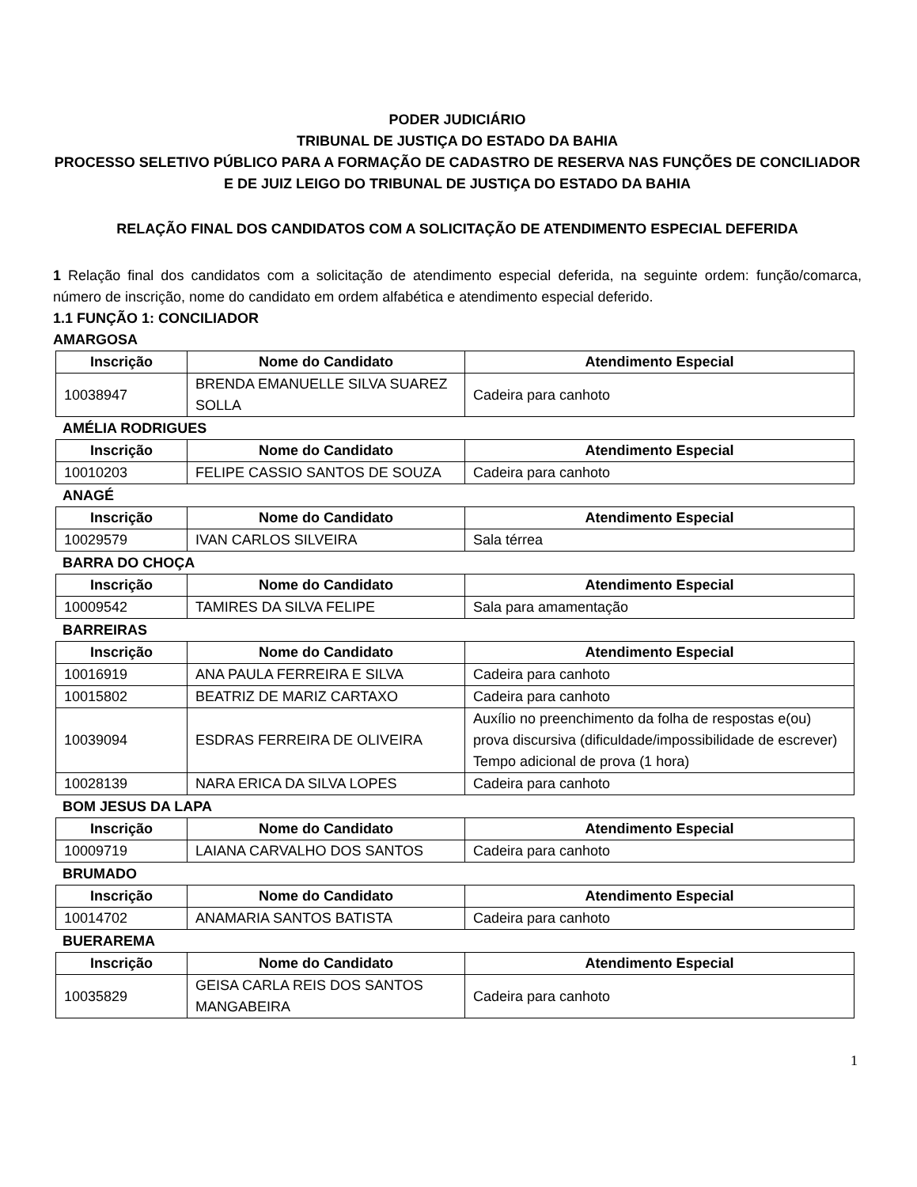PODER JUDICIÁRIO
TRIBUNAL DE JUSTIÇA DO ESTADO DA BAHIA
PROCESSO SELETIVO PÚBLICO PARA A FORMAÇÃO DE CADASTRO DE RESERVA NAS FUNÇÕES DE CONCILIADOR E DE JUIZ LEIGO DO TRIBUNAL DE JUSTIÇA DO ESTADO DA BAHIA
RELAÇÃO FINAL DOS CANDIDATOS COM A SOLICITAÇÃO DE ATENDIMENTO ESPECIAL DEFERIDA
1 Relação final dos candidatos com a solicitação de atendimento especial deferida, na seguinte ordem: função/comarca, número de inscrição, nome do candidato em ordem alfabética e atendimento especial deferido.
1.1 FUNÇÃO 1: CONCILIADOR
AMARGOSA
| Inscrição | Nome do Candidato | Atendimento Especial |
| --- | --- | --- |
| 10038947 | BRENDA EMANUELLE SILVA SUAREZ SOLLA | Cadeira para canhoto |
AMÉLIA RODRIGUES
| Inscrição | Nome do Candidato | Atendimento Especial |
| --- | --- | --- |
| 10010203 | FELIPE CASSIO SANTOS DE SOUZA | Cadeira para canhoto |
ANAGÉ
| Inscrição | Nome do Candidato | Atendimento Especial |
| --- | --- | --- |
| 10029579 | IVAN CARLOS SILVEIRA | Sala térrea |
BARRA DO CHOÇA
| Inscrição | Nome do Candidato | Atendimento Especial |
| --- | --- | --- |
| 10009542 | TAMIRES DA SILVA FELIPE | Sala para amamentação |
BARREIRAS
| Inscrição | Nome do Candidato | Atendimento Especial |
| --- | --- | --- |
| 10016919 | ANA PAULA FERREIRA E SILVA | Cadeira para canhoto |
| 10015802 | BEATRIZ DE MARIZ CARTAXO | Cadeira para canhoto |
| 10039094 | ESDRAS FERREIRA DE OLIVEIRA | Auxílio no preenchimento da folha de respostas e(ou) prova discursiva (dificuldade/impossibilidade de escrever) Tempo adicional de prova (1 hora) |
| 10028139 | NARA ERICA DA SILVA LOPES | Cadeira para canhoto |
BOM JESUS DA LAPA
| Inscrição | Nome do Candidato | Atendimento Especial |
| --- | --- | --- |
| 10009719 | LAIANA CARVALHO DOS SANTOS | Cadeira para canhoto |
BRUMADO
| Inscrição | Nome do Candidato | Atendimento Especial |
| --- | --- | --- |
| 10014702 | ANAMARIA SANTOS BATISTA | Cadeira para canhoto |
BUERAREMA
| Inscrição | Nome do Candidato | Atendimento Especial |
| --- | --- | --- |
| 10035829 | GEISA CARLA REIS DOS SANTOS MANGABEIRA | Cadeira para canhoto |
1